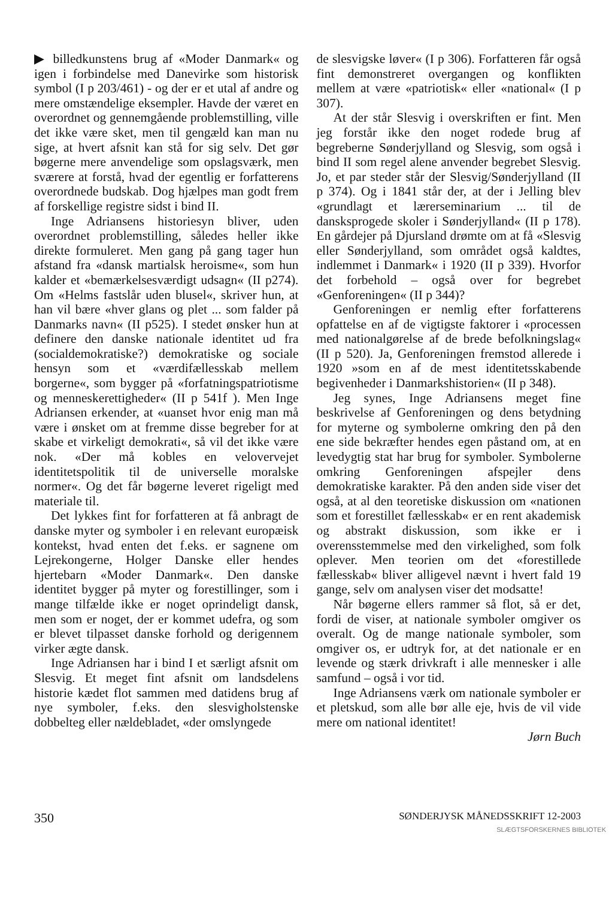▶ billedkunstens brug af «Moder Danmark« og igen i forbindelse med Danevirke som historisk symbol (I p 203/461) - og der er et utal af andre og mere omstændelige eksempler. Havde der været en overordnet og gennemgående problemstilling, ville det ikke være sket, men til gengæld kan man nu sige, at hvert afsnit kan stå for sig selv. Det gør bøgerne mere anvendelige som opslagsværk, men sværere at forstå, hvad der egentlig er forfatterens overordnede budskab. Dog hjælpes man godt frem af forskellige registre sidst i bind II.
Inge Adriansens historiesyn bliver, uden overordnet problemstilling, således heller ikke direkte formuleret. Men gang på gang tager hun afstand fra «dansk martialsk heroisme«, som hun kalder et «bemærkelsesværdigt udsagn« (II p274). Om «Helms fastslår uden blusel«, skriver hun, at han vil bære «hver glans og plet ... som falder på Danmarks navn« (II p525). I stedet ønsker hun at definere den danske nationale identitet ud fra (socialdemokratiske?) demokratiske og sociale hensyn som et «værdifællesskab mellem borgerne«, som bygger på «forfatningspatriotisme og menneskerettigheder« (II p 541f ). Men Inge Adriansen erkender, at «uanset hvor enig man må være i ønsket om at fremme disse begreber for at skabe et virkeligt demokrati«, så vil det ikke være nok. «Der må kobles en velovervejet identitetspolitik til de universelle moralske normer«. Og det får bøgerne leveret rigeligt med materiale til.
Det lykkes fint for forfatteren at få anbragt de danske myter og symboler i en relevant europæisk kontekst, hvad enten det f.eks. er sagnene om Lejrekongerne, Holger Danske eller hendes hjertebarn «Moder Danmark«. Den danske identitet bygger på myter og forestillinger, som i mange tilfælde ikke er noget oprindeligt dansk, men som er noget, der er kommet udefra, og som er blevet tilpasset danske forhold og derigennem virker ægte dansk.
Inge Adriansen har i bind I et særligt afsnit om Slesvig. Et meget fint afsnit om landsdelens historie kædet flot sammen med datidens brug af nye symboler, f.eks. den slesvigholstenske dobbelteg eller nældebladet, «der omslyngede
de slesvigske løver« (I p 306). Forfatteren får også fint demonstreret overgangen og konflikten mellem at være «patriotisk« eller «national« (I p 307).
At der står Slesvig i overskriften er fint. Men jeg forstår ikke den noget rodede brug af begreberne Sønderjylland og Slesvig, som også i bind II som regel alene anvender begrebet Slesvig. Jo, et par steder står der Slesvig/Sønderjylland (II p 374). Og i 1841 står der, at der i Jelling blev «grundlagt et lærerseminarium ... til de dansksprogede skoler i Sønderjylland« (II p 178). En gårdejer på Djursland drømte om at få «Slesvig eller Sønderjylland, som området også kaldtes, indlemmet i Danmark« i 1920 (II p 339). Hvorfor det forbehold – også over for begrebet «Genforeningen« (II p 344)?
Genforeningen er nemlig efter forfatterens opfattelse en af de vigtigste faktorer i «processen med nationalgørelse af de brede befolkningslag« (II p 520). Ja, Genforeningen fremstod allerede i 1920 »som en af de mest identitetsskabende begivenheder i Danmarkshistorien« (II p 348).
Jeg synes, Inge Adriansens meget fine beskrivelse af Genforeningen og dens betydning for myterne og symbolerne omkring den på den ene side bekræfter hendes egen påstand om, at en levedygtig stat har brug for symboler. Symbolerne omkring Genforeningen afspejler dens demokratiske karakter. På den anden side viser det også, at al den teoretiske diskussion om «nationen som et forestillet fællesskab« er en rent akademisk og abstrakt diskussion, som ikke er i overensstemmelse med den virkelighed, som folk oplever. Men teorien om det «forestillede fællesskab« bliver alligevel nævnt i hvert fald 19 gange, selv om analysen viser det modsatte!
Når bøgerne ellers rammer så flot, så er det, fordi de viser, at nationale symboler omgiver os overalt. Og de mange nationale symboler, som omgiver os, er udtryk for, at det nationale er en levende og stærk drivkraft i alle mennesker i alle samfund – også i vor tid.
Inge Adriansens værk om nationale symboler er et pletskud, som alle bør alle eje, hvis de vil vide mere om national identitet!
Jørn Buch
350 SØNDERJYSK MÅNEDSSKRIFT 12-2003
SLÆGTSFORSKERNES BIBLIOTEK